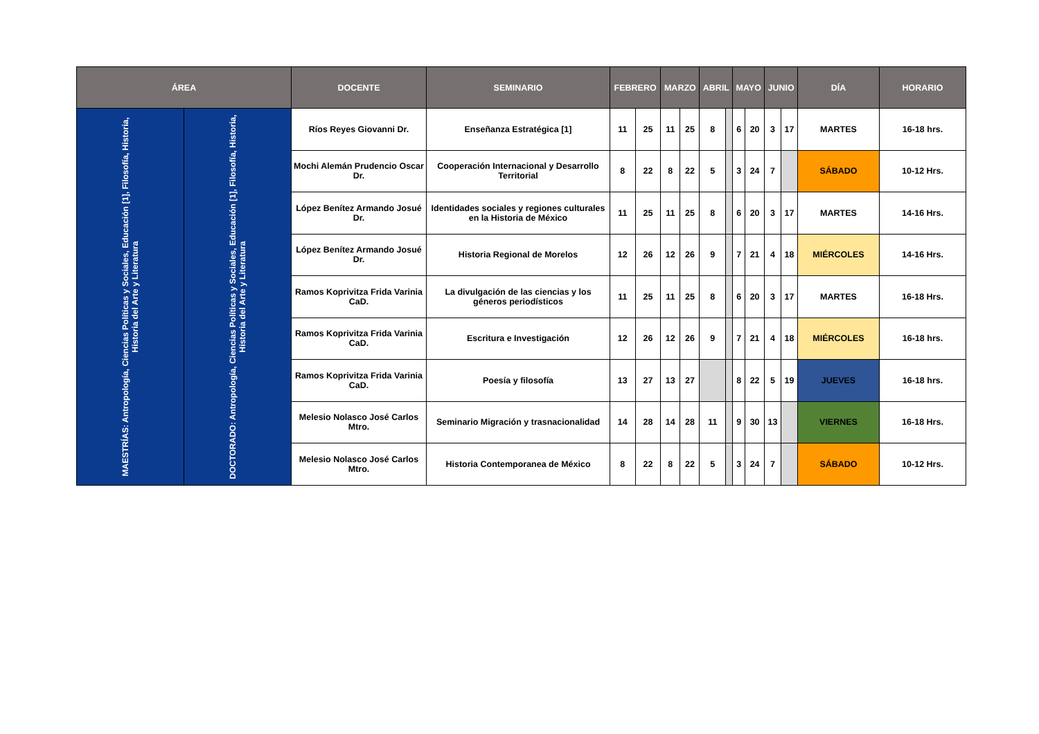| ÁREA | | DOCENTE | SEMINARIO | FEBRERO | | MARZO | | ABRIL | | MAYO | | JUNIO | | DÍA | HORARIO |
| --- | --- | --- | --- | --- | --- | --- | --- | --- | --- | --- | --- | --- | --- | --- | --- |
| MAESTRÍAS: Antropología, Ciencias Políticas y Sociales, Educación [1], Filosofía, Historia, Historia del Arte y Literatura | DOCTORADO: Antropología, Ciencias Políticas y Sociales, Educación [1], Filosofía, Historia, Historia del Arte y Literatura | Ríos Reyes Giovanni Dr. | Enseñanza Estratégica [1] | 11 | 25 | 11 | 25 | 8 | | 6 | 20 | 3 | 17 | MARTES | 16-18 hrs. |
| | | Mochi Alemán Prudencio Oscar Dr. | Cooperación Internacional y Desarrollo Territorial | 8 | 22 | 8 | 22 | 5 | | 3 | 24 | 7 | | SÁBADO | 10-12 Hrs. |
| | | López Benítez Armando Josué Dr. | Identidades sociales y regiones culturales en la Historia de México | 11 | 25 | 11 | 25 | 8 | | 6 | 20 | 3 | 17 | MARTES | 14-16 Hrs. |
| | | López Benítez Armando Josué Dr. | Historia Regional de Morelos | 12 | 26 | 12 | 26 | 9 | | 7 | 21 | 4 | 18 | MIÉRCOLES | 14-16 Hrs. |
| | | Ramos Koprivitza Frida Varinia CaD. | La divulgación de las ciencias y los géneros periodísticos | 11 | 25 | 11 | 25 | 8 | | 6 | 20 | 3 | 17 | MARTES | 16-18 Hrs. |
| | | Ramos Koprivitza Frida Varinia CaD. | Escritura e Investigación | 12 | 26 | 12 | 26 | 9 | | 7 | 21 | 4 | 18 | MIÉRCOLES | 16-18 hrs. |
| | | Ramos Koprivitza Frida Varinia CaD. | Poesía y filosofía | 13 | 27 | 13 | 27 | | | 8 | 22 | 5 | 19 | JUEVES | 16-18 hrs. |
| | | Melesio Nolasco José Carlos Mtro. | Seminario Migración y trasnacionalidad | 14 | 28 | 14 | 28 | 11 | | 9 | 30 | 13 | | VIERNES | 16-18 Hrs. |
| | | Melesio Nolasco José Carlos Mtro. | Historia Contemporanea de México | 8 | 22 | 8 | 22 | 5 | | 3 | 24 | 7 | | SÁBADO | 10-12 Hrs. |